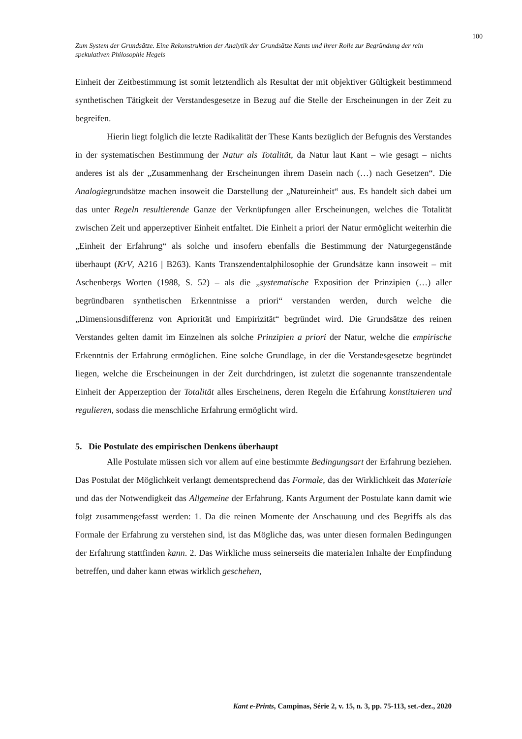100
Zum System der Grundsätze. Eine Rekonstruktion der Analytik der Grundsätze Kants und ihrer Rolle zur Begründung der rein spekulativen Philosophie Hegels
Einheit der Zeitbestimmung ist somit letztendlich als Resultat der mit objektiver Gültigkeit bestimmend synthetischen Tätigkeit der Verstandesgesetze in Bezug auf die Stelle der Erscheinungen in der Zeit zu begreifen.
Hierin liegt folglich die letzte Radikalität der These Kants bezüglich der Befugnis des Verstandes in der systematischen Bestimmung der Natur als Totalität, da Natur laut Kant – wie gesagt – nichts anderes ist als der „Zusammenhang der Erscheinungen ihrem Dasein nach (…) nach Gesetzen“. Die Analogiegrundsätze machen insoweit die Darstellung der „Natureinheit“ aus. Es handelt sich dabei um das unter Regeln resultierende Ganze der Verknüpfungen aller Erscheinungen, welches die Totalität zwischen Zeit und apperzeptiver Einheit entfaltet. Die Einheit a priori der Natur ermöglicht weiterhin die „Einheit der Erfahrung“ als solche und insofern ebenfalls die Bestimmung der Naturgegenstände überhaupt (KrV, A216 | B263). Kants Transzendentalphilosophie der Grundsätze kann insoweit – mit Aschenbergs Worten (1988, S. 52) – als die „systematische Exposition der Prinzipien (…) aller begründbaren synthetischen Erkenntnisse a priori“ verstanden werden, durch welche die „Dimensionsdifferenz von Apriorität und Empirizität“ begründet wird. Die Grundsätze des reinen Verstandes gelten damit im Einzelnen als solche Prinzipien a priori der Natur, welche die empirische Erkenntnis der Erfahrung ermöglichen. Eine solche Grundlage, in der die Verstandesgesetze begründet liegen, welche die Erscheinungen in der Zeit durchdringen, ist zuletzt die sogenannte transzendentale Einheit der Apperzeption der Totalität alles Erscheinens, deren Regeln die Erfahrung konstituieren und regulieren, sodass die menschliche Erfahrung ermöglicht wird.
5. Die Postulate des empirischen Denkens überhaupt
Alle Postulate müssen sich vor allem auf eine bestimmte Bedingungsart der Erfahrung beziehen. Das Postulat der Möglichkeit verlangt dementsprechend das Formale, das der Wirklichkeit das Materiale und das der Notwendigkeit das Allgemeine der Erfahrung. Kants Argument der Postulate kann damit wie folgt zusammengefasst werden: 1. Da die reinen Momente der Anschauung und des Begriffs als das Formale der Erfahrung zu verstehen sind, ist das Mögliche das, was unter diesen formalen Bedingungen der Erfahrung stattfinden kann. 2. Das Wirkliche muss seinerseits die materialen Inhalte der Empfindung betreffen, und daher kann etwas wirklich geschehen,
Kant e-Prints, Campinas, Série 2, v. 15, n. 3, pp. 75-113, set.-dez., 2020